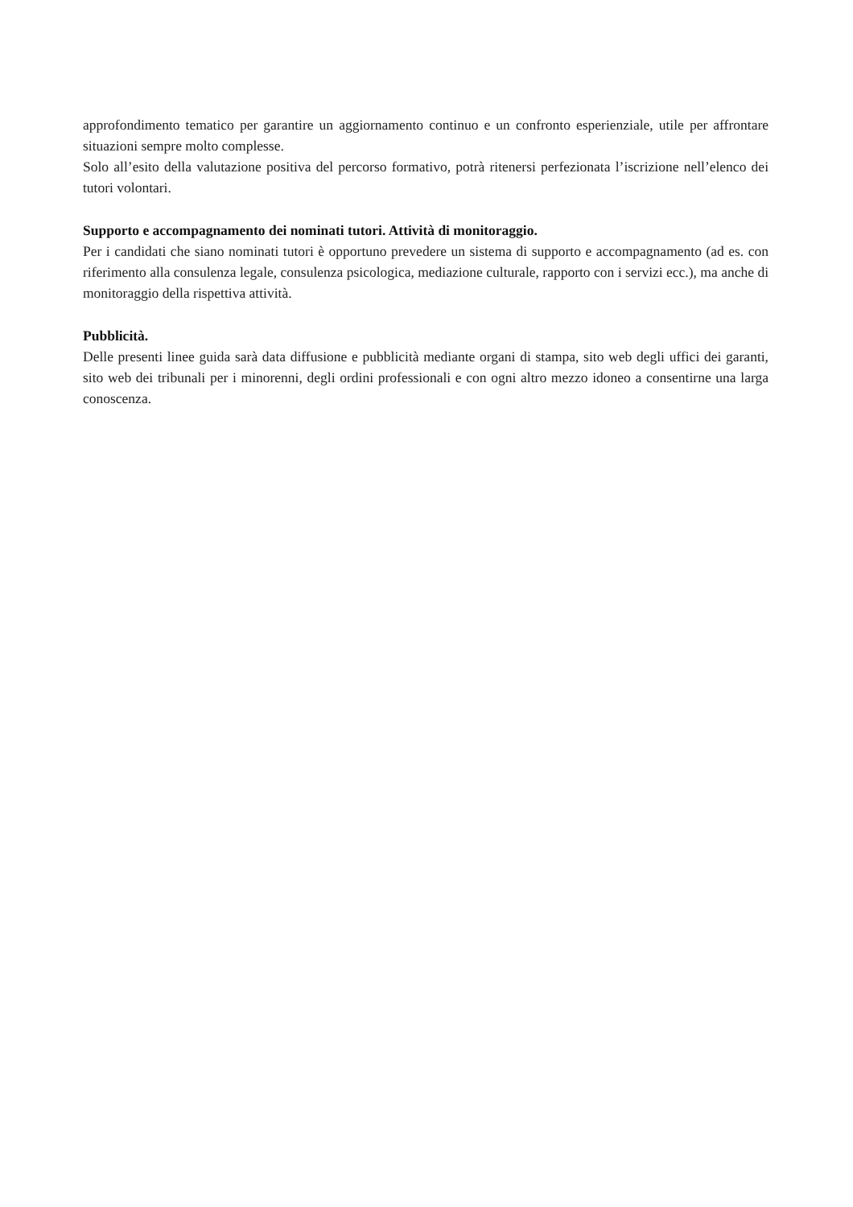approfondimento tematico per garantire un aggiornamento continuo e un confronto esperienziale, utile per affrontare situazioni sempre molto complesse.
Solo all’esito della valutazione positiva del percorso formativo, potrà ritenersi perfezionata l’iscrizione nell’elenco dei tutori volontari.
Supporto e accompagnamento dei nominati tutori. Attività di monitoraggio.
Per i candidati che siano nominati tutori è opportuno prevedere un sistema di supporto e accompagnamento (ad es. con riferimento alla consulenza legale, consulenza psicologica, mediazione culturale, rapporto con i servizi ecc.), ma anche di monitoraggio della rispettiva attività.
Pubblicità.
Delle presenti linee guida sarà data diffusione e pubblicità mediante organi di stampa, sito web degli uffici dei garanti, sito web dei tribunali per i minorenni, degli ordini professionali e con ogni altro mezzo idoneo a consentirne una larga conoscenza.